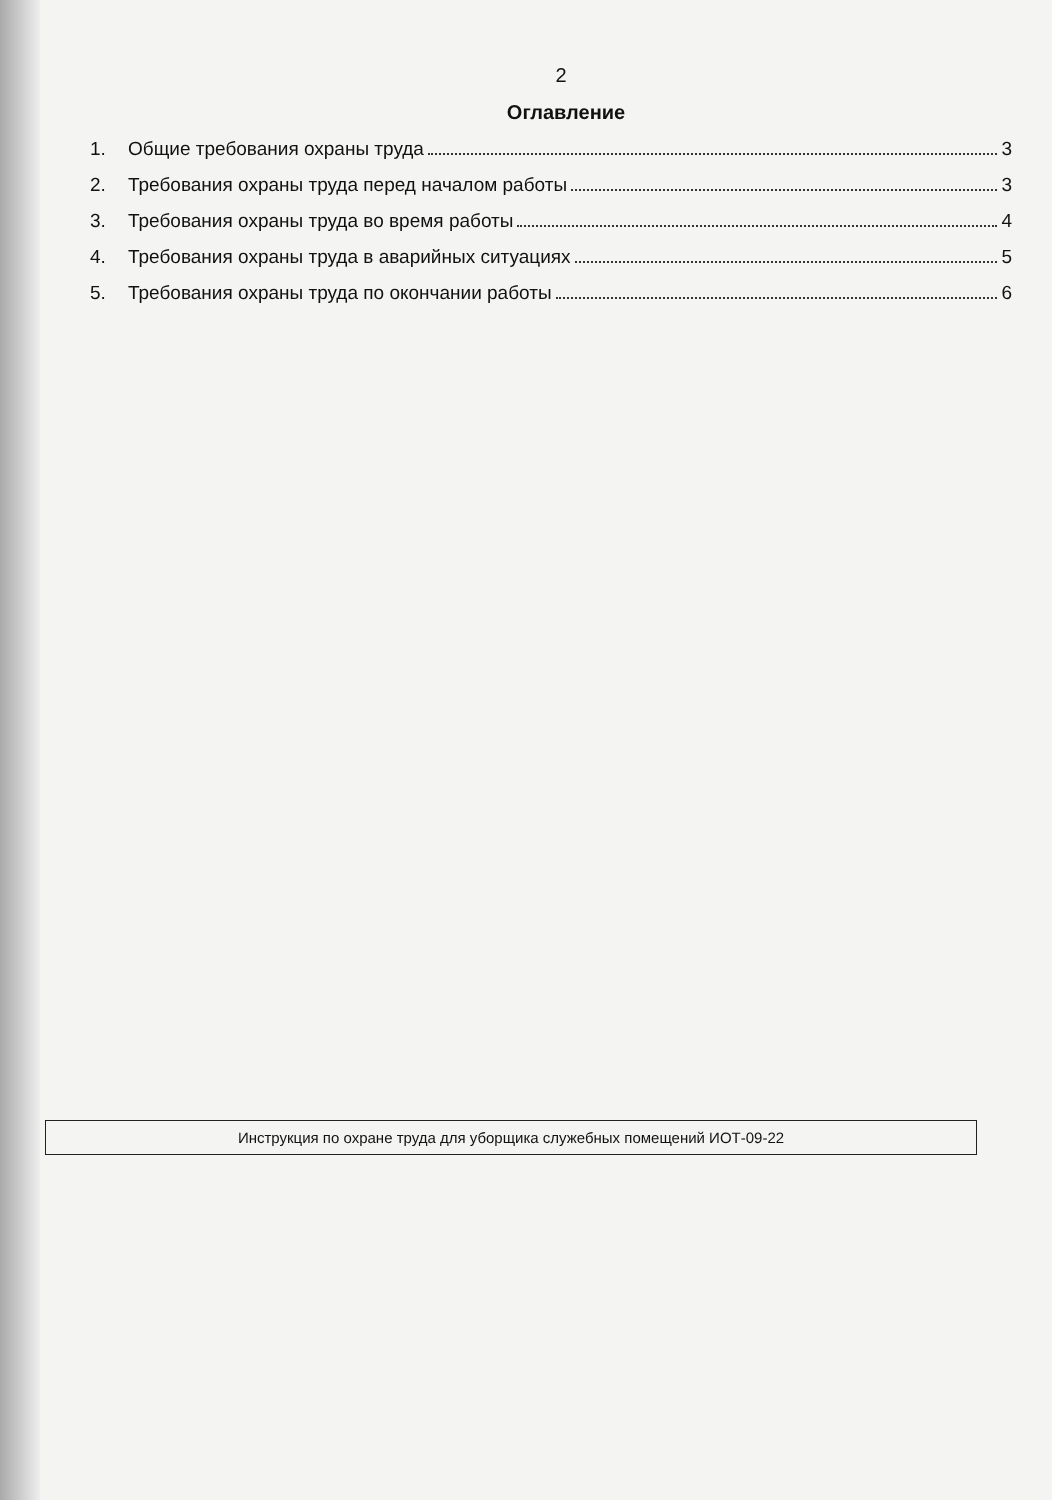2
Оглавление
1. Общие требования охраны труда 3
2. Требования охраны труда перед началом работы 3
3. Требования охраны труда во время работы 4
4. Требования охраны труда в аварийных ситуациях 5
5. Требования охраны труда по окончании работы 6
Инструкция по охране труда для уборщика служебных помещений ИОТ-09-22